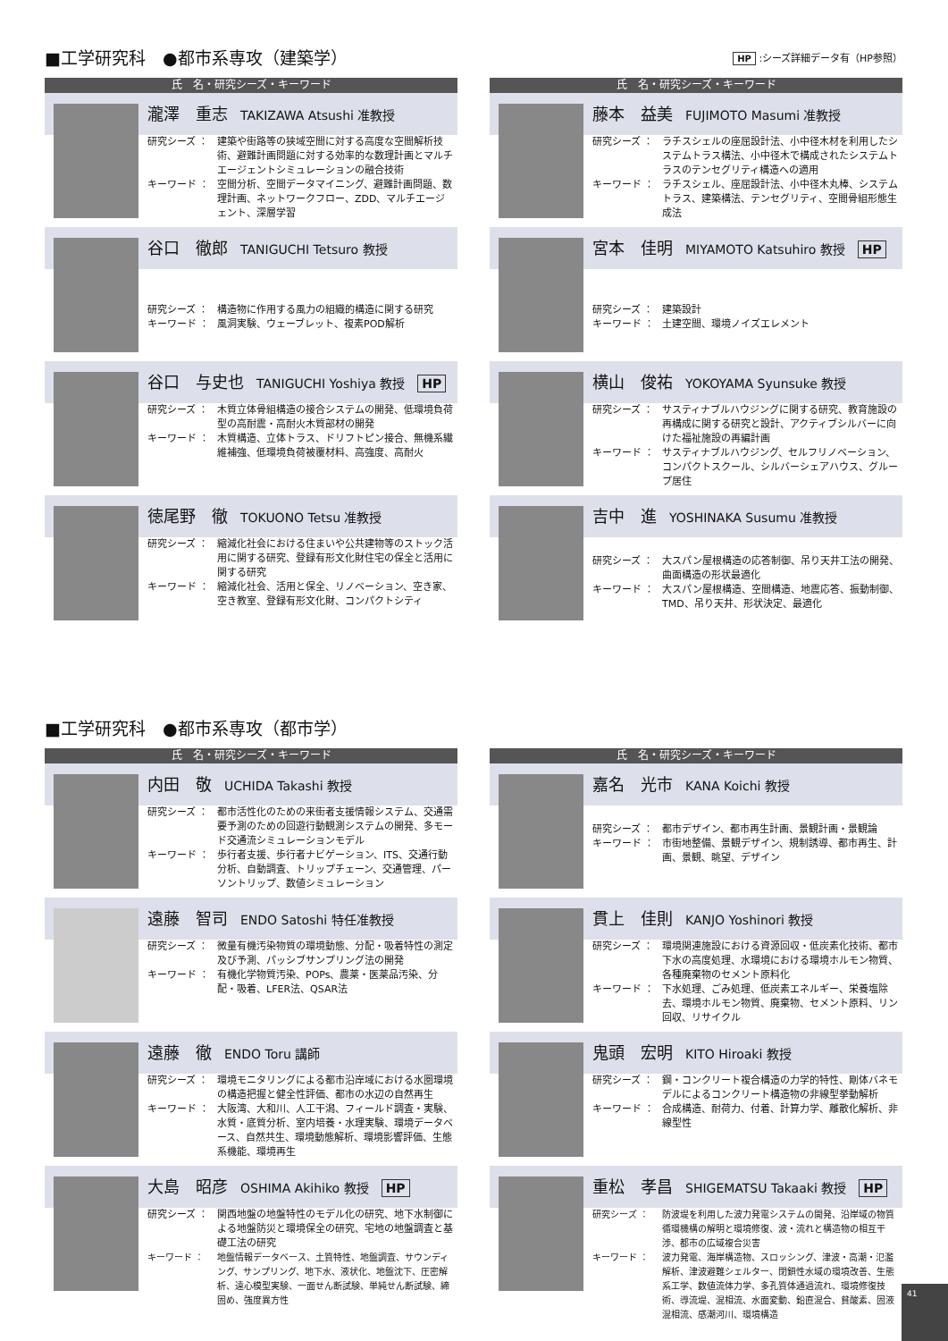■工学研究科　●都市系専攻（建築学） HP :シーズ詳細データ有（HP参照）
氏　名・研究シーズ・キーワード
瀧澤　重志 TAKIZAWA Atsushi 准教授
研究シーズ ： 建築や街路等の狭域空間に対する高度な空間解析技術、避難計画問題に対する効率的な数理計画とマルチエージェントシミュレーションの融合技術
キーワード ： 空間分析、空間データマイニング、避難計画問題、数理計画、ネットワークフロー、ZDD、マルチエージェント、深層学習
谷口　徹郎 TANIGUCHI Tetsuro 教授
研究シーズ ： 構造物に作用する風力の組織的構造に関する研究
キーワード ： 風洞実験、ウェーブレット、複素POD解析
谷口　与史也 TANIGUCHI Yoshiya 教授 HP
研究シーズ ： 木質立体骨組構造の接合システムの開発、低環境負荷型の高耐震・高耐火木質部材の開発
キーワード ： 木質構造、立体トラス、ドリフトピン接合、無機系繊維補強、低環境負荷被覆材料、高強度、高耐火
徳尾野　徹 TOKUONO Tetsu 准教授
研究シーズ ： 縮減化社会における住まいや公共建物等のストック活用に関する研究、登録有形文化財住宅の保全と活用に関する研究
キーワード ： 縮減化社会、活用と保全、リノベーション、空き家、空き教室、登録有形文化財、コンパクトシティ
氏　名・研究シーズ・キーワード
藤本　益美 FUJIMOTO Masumi 准教授
研究シーズ ： ラチスシェルの座屈設計法、小中径木材を利用したシステムトラス構法、小中径木で構成されたシステムトラスのテンセグリティ構造への適用
キーワード ： ラチスシェル、座屈設計法、小中径木丸棒、システムトラス、建築構法、テンセグリティ、空間骨組形態生成法
宮本　佳明 MIYAMOTO Katsuhiro 教授 HP
研究シーズ ： 建築設計
キーワード ： 土建空間、環境ノイズエレメント
横山　俊祐 YOKOYAMA Syunsuke 教授
研究シーズ ： サスティナブルハウジングに関する研究、教育施設の再構成に関する研究と設計、アクティブシルバーに向けた福祉施設の再編計画
キーワード ： サスティナブルハウジング、セルフリノベーション、コンパクトスクール、シルバーシェアハウス、グループ居住
吉中　進 YOSHINAKA Susumu 准教授
研究シーズ ： 大スパン屋根構造の応答制御、吊り天井工法の開発、曲面構造の形状最適化
キーワード ： 大スパン屋根構造、空間構造、地震応答、振動制御、TMD、吊り天井、形状決定、最適化
■工学研究科　●都市系専攻（都市学）
氏　名・研究シーズ・キーワード
内田　敬 UCHIDA Takashi 教授
研究シーズ ： 都市活性化のための来街者支援情報システム、交通需要予測のための回遊行動観測システムの開発、多モード交通流シミュレーションモデル
キーワード ： 歩行者支援、歩行者ナビゲーション、ITS、交通行動分析、自動調査、トリップチェーン、交通管理、パーソントリップ、数値シミュレーション
遠藤　智司 ENDO Satoshi 特任准教授
研究シーズ ： 微量有機汚染物質の環境動態、分配・吸着特性の測定及び予測、パッシブサンプリング法の開発
キーワード ： 有機化学物質汚染、POPs、農薬・医薬品汚染、分配・吸着、LFER法、QSAR法
遠藤　徹 ENDO Toru 講師
研究シーズ ： 環境モニタリングによる都市沿岸域における水圏環境の構造把握と健全性評価、都市の水辺の自然再生
キーワード ： 大阪湾、大和川、人工干潟、フィールド調査・実験、水質・底質分析、室内培養・水理実験、環境データベース、自然共生、環境動態解析、環境影響評価、生態系機能、環境再生
大島　昭彦 OSHIMA Akihiko 教授 HP
研究シーズ ： 関西地盤の地盤特性のモデル化の研究、地下水制御による地盤防災と環境保全の研究、宅地の地盤調査と基礎工法の研究
キーワード ： 地盤情報データベース、土質特性、地盤調査、サウンディング、サンプリング、地下水、液状化、地盤沈下、圧密解析、遠心模型実験、一面せん断試験、単純せん断試験、締固め、強度異方性
氏　名・研究シーズ・キーワード
嘉名　光市 KANA Koichi 教授
研究シーズ ： 都市デザイン、都市再生計画、景観計画・景観論
キーワード ： 市街地整備、景観デザイン、規制誘導、都市再生、計画、景観、眺望、デザイン
貫上　佳則 KANJO Yoshinori 教授
研究シーズ ： 環境関連施設における資源回収・低炭素化技術、都市下水の高度処理、水環境における環境ホルモン物質、各種廃棄物のセメント原料化
キーワード ： 下水処理、ごみ処理、低炭素エネルギー、栄養塩除去、環境ホルモン物質、廃棄物、セメント原料、リン回収、リサイクル
鬼頭　宏明 KITO Hiroaki 教授
研究シーズ ： 鋼・コンクリート複合構造の力学的特性、剛体バネモデルによるコンクリート構造物の非線型挙動解析
キーワード ： 合成構造、耐荷力、付着、計算力学、離散化解析、非線型性
重松　孝昌 SHIGEMATSU Takaaki 教授 HP
研究シーズ ： 防波堤を利用した波力発電システムの開発、沿岸域の物質循環機構の解明と環境修復、波・流れと構造物の相互干渉、都市の広域複合災害
キーワード ： 波力発電、海岸構造物、スロッシング、津波・高潮・氾濫解析、津波避難シェルター、閉鎖性水域の環境改善、生態系工学、数値流体力学、多孔質体通過流れ、環境修復技術、導流堤、混相流、水面変動、鉛直混合、貧酸素、固液混相流、感潮河川、環境構造
41